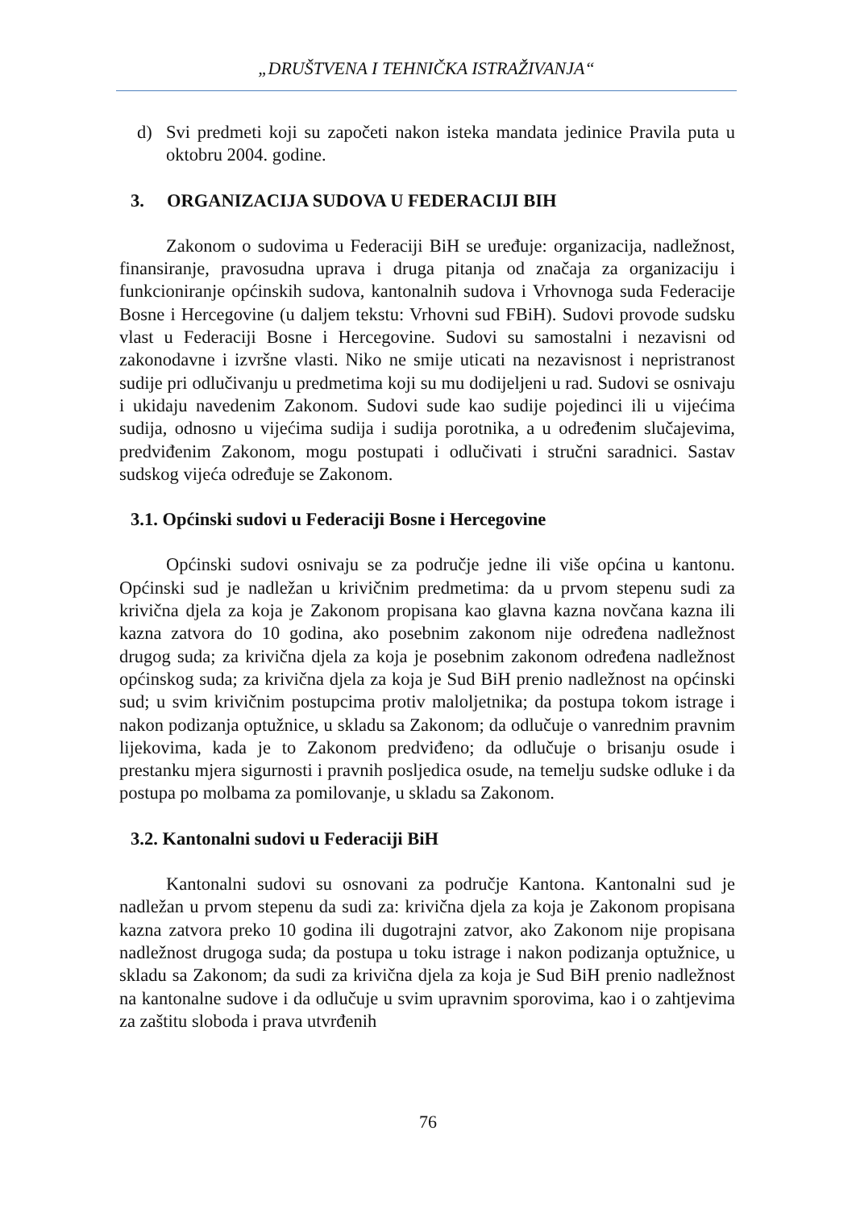„DRUŠTVENA I TEHNIČKA ISTRAŽIVANJA“
d) Svi predmeti koji su započeti nakon isteka mandata jedinice Pravila puta u oktobru 2004. godine.
3. ORGANIZACIJA SUDOVA U FEDERACIJI BIH
Zakonom o sudovima u Federaciji BiH se uređuje: organizacija, nadležnost, finansiranje, pravosudna uprava i druga pitanja od značaja za organizaciju i funkcioniranje općinskih sudova, kantonalnih sudova i Vrhovnoga suda Federacije Bosne i Hercegovine (u daljem tekstu: Vrhovni sud FBiH). Sudovi provode sudsku vlast u Federaciji Bosne i Hercegovine. Sudovi su samostalni i nezavisni od zakonodavne i izvršne vlasti. Niko ne smije uticati na nezavisnost i nepristranost sudije pri odlučivanju u predmetima koji su mu dodijeljeni u rad. Sudovi se osnivaju i ukidaju navedenim Zakonom. Sudovi sude kao sudije pojedinci ili u vijećima sudija, odnosno u vijećima sudija i sudija porotnika, a u određenim slučajevima, predviđenim Zakonom, mogu postupati i odlučivati i stručni saradnici. Sastav sudskog vijeća određuje se Zakonom.
3.1. Općinski sudovi u Federaciji Bosne i Hercegovine
Općinski sudovi osnivaju se za područje jedne ili više općina u kantonu. Općinski sud je nadležan u krivičnim predmetima: da u prvom stepenu sudi za krivična djela za koja je Zakonom propisana kao glavna kazna novčana kazna ili kazna zatvora do 10 godina, ako posebnim zakonom nije određena nadležnost drugog suda; za krivična djela za koja je posebnim zakonom određena nadležnost općinskog suda; za krivična djela za koja je Sud BiH prenio nadležnost na općinski sud; u svim krivičnim postupcima protiv maloljetnika; da postupa tokom istrage i nakon podizanja optužnice, u skladu sa Zakonom; da odlučuje o vanrednim pravnim lijekovima, kada je to Zakonom predviđeno; da odlučuje o brisanju osude i prestanku mjera sigurnosti i pravnih posljedica osude, na temelju sudske odluke i da postupa po molbama za pomilovanje, u skladu sa Zakonom.
3.2. Kantonalni sudovi u Federaciji BiH
Kantonalni sudovi su osnovani za područje Kantona. Kantonalni sud je nadležan u prvom stepenu da sudi za: krivična djela za koja je Zakonom propisana kazna zatvora preko 10 godina ili dugotrajni zatvor, ako Zakonom nije propisana nadležnost drugoga suda; da postupa u toku istrage i nakon podizanja optužnice, u skladu sa Zakonom; da sudi za krivična djela za koja je Sud BiH prenio nadležnost na kantonalne sudove i da odlučuje u svim upravnim sporovima, kao i o zahtjevima za zaštitu sloboda i prava utvrđenih
76